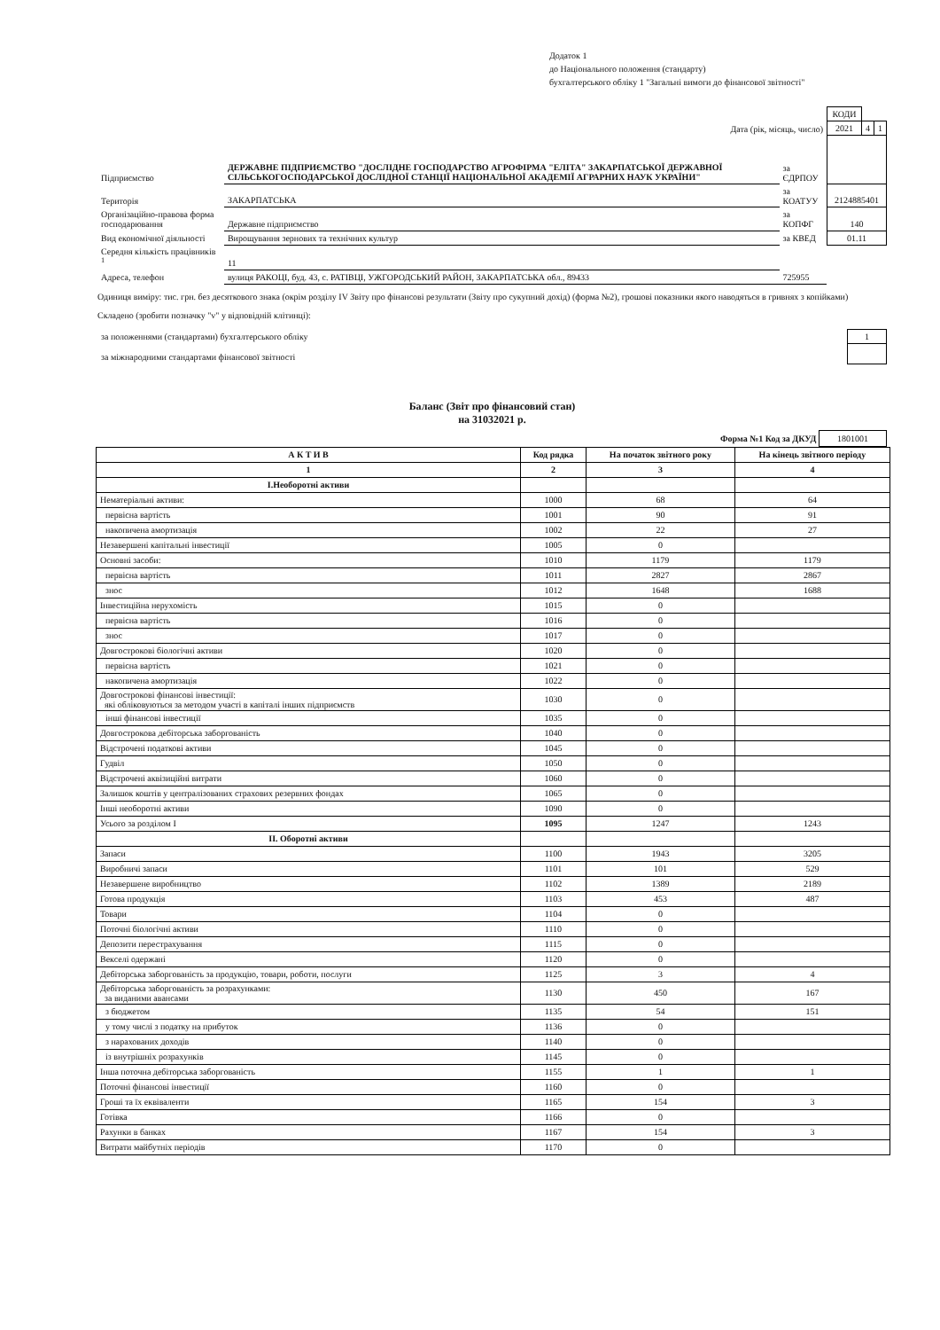Додаток 1
до Національного положення (стандарту)
бухгалтерського обліку 1 "Загальні вимоги до фінансової звітності"
| | | | | КОДИ | | |
| Дата (рік, місяць, число) | | | | 2021 | 4 | 1 |
| Підприємство | ДЕРЖАВНЕ ПІДПРИЄМСТВО "ДОСЛІДНЕ ГОСПОДАРСТВО АГРОФІРМА "ЕЛІТА" ЗАКАРПАТСЬКОЇ ДЕРЖАВНОЇ СІЛЬСЬКОГОСПОДАРСЬКОЇ ДОСЛІДНОЇ СТАНЦІЇ НАЦІОНАЛЬНОЇ АКАДЕМІЇ АГРАРНИХ НАУК УКРАЇНИ" | | за ЄДРПОУ | | | |
| Територія | ЗАКАРПАТСЬКА | | за КОАТУУ | 2124885401 | | |
| Організаційно-правова форма господарювання | | Державне підприємство | за КОПФГ | 140 | | |
| Вид економічної діяльності | Вирощування зернових та технічних культур | | за КВЕД | 01.11 | | |
| Середня кількість працівників <sup>1</sup> | 11 | | | | | |
| Адреса, телефон | вулиця РАКОЦІ, буд. 43, с. РАТІВЦІ, УЖГОРОДСЬКИЙ РАЙОН, ЗАКАРПАТСЬКА обл., 89433 | | 725955 | | | |
Одиниця виміру: тис. грн. без десяткового знака (окрім розділу IV Звіту про фінансові результати (Звіту про сукупний дохід) (форма №2), грошові показники якого наводяться в гривнях з копійками)
Складено (зробити позначку "v" у відповідній клітинці):
| за положеннями (стандартами) бухгалтерського обліку | 1 |
| за міжнародними стандартами фінансової звітності | |
Баланс (Звіт про фінансовий стан)
на 31032021 р.
Форма №1 Код за ДКУД 1801001
| А К Т И В | Код рядка | На початок звітного року | На кінець звітного періоду |
| --- | --- | --- | --- |
| 1 | 2 | 3 | 4 |
| І.Необоротні активи | | | |
| Нематеріальні активи: | 1000 | 68 | 64 |
| первісна вартість | 1001 | 90 | 91 |
| накопичена амортизація | 1002 | 22 | 27 |
| Незавершені капітальні інвестиції | 1005 | 0 | |
| Основні засоби: | 1010 | 1179 | 1179 |
| первісна вартість | 1011 | 2827 | 2867 |
| знос | 1012 | 1648 | 1688 |
| Інвестиційна нерухомість | 1015 | 0 | |
| первісна вартість | 1016 | 0 | |
| знос | 1017 | 0 | |
| Довгострокові біологічні активи | 1020 | 0 | |
| первісна вартість | 1021 | 0 | |
| накопичена амортизація | 1022 | 0 | |
| Довгострокові фінансові інвестиції: які обліковуються за методом участі в капіталі інших підприємств | 1030 | 0 | |
| інші фінансові інвестиції | 1035 | 0 | |
| Довгострокова дебіторська заборгованість | 1040 | 0 | |
| Відстрочені податкові активи | 1045 | 0 | |
| Гудвіл | 1050 | 0 | |
| Відстрочені аквізиційні витрати | 1060 | 0 | |
| Залишок коштів у централізованих страхових резервних фондах | 1065 | 0 | |
| Інші необоротні активи | 1090 | 0 | |
| Усього за розділом I | 1095 | 1247 | 1243 |
| II. Оборотні активи | | | |
| Запаси | 1100 | 1943 | 3205 |
| Виробничі запаси | 1101 | 101 | 529 |
| Незавершене виробництво | 1102 | 1389 | 2189 |
| Готова продукція | 1103 | 453 | 487 |
| Товари | 1104 | 0 | |
| Поточні біологічні активи | 1110 | 0 | |
| Депозити перестрахування | 1115 | 0 | |
| Векселі одержані | 1120 | 0 | |
| Дебіторська заборгованість за продукцію, товари, роботи, послуги | 1125 | 3 | 4 |
| Дебіторська заборгованість за розрахунками: за виданими авансами | 1130 | 450 | 167 |
| з бюджетом | 1135 | 54 | 151 |
| у тому числі з податку на прибуток | 1136 | 0 | |
| з нарахованих доходів | 1140 | 0 | |
| із внутрішніх розрахунків | 1145 | 0 | |
| Інша поточна дебіторська заборгованість | 1155 | 1 | 1 |
| Поточні фінансові інвестиції | 1160 | 0 | |
| Гроші та їх еквіваленти | 1165 | 154 | 3 |
| Готівка | 1166 | 0 | |
| Рахунки в банках | 1167 | 154 | 3 |
| Витрати майбутніх періодів | 1170 | 0 | |